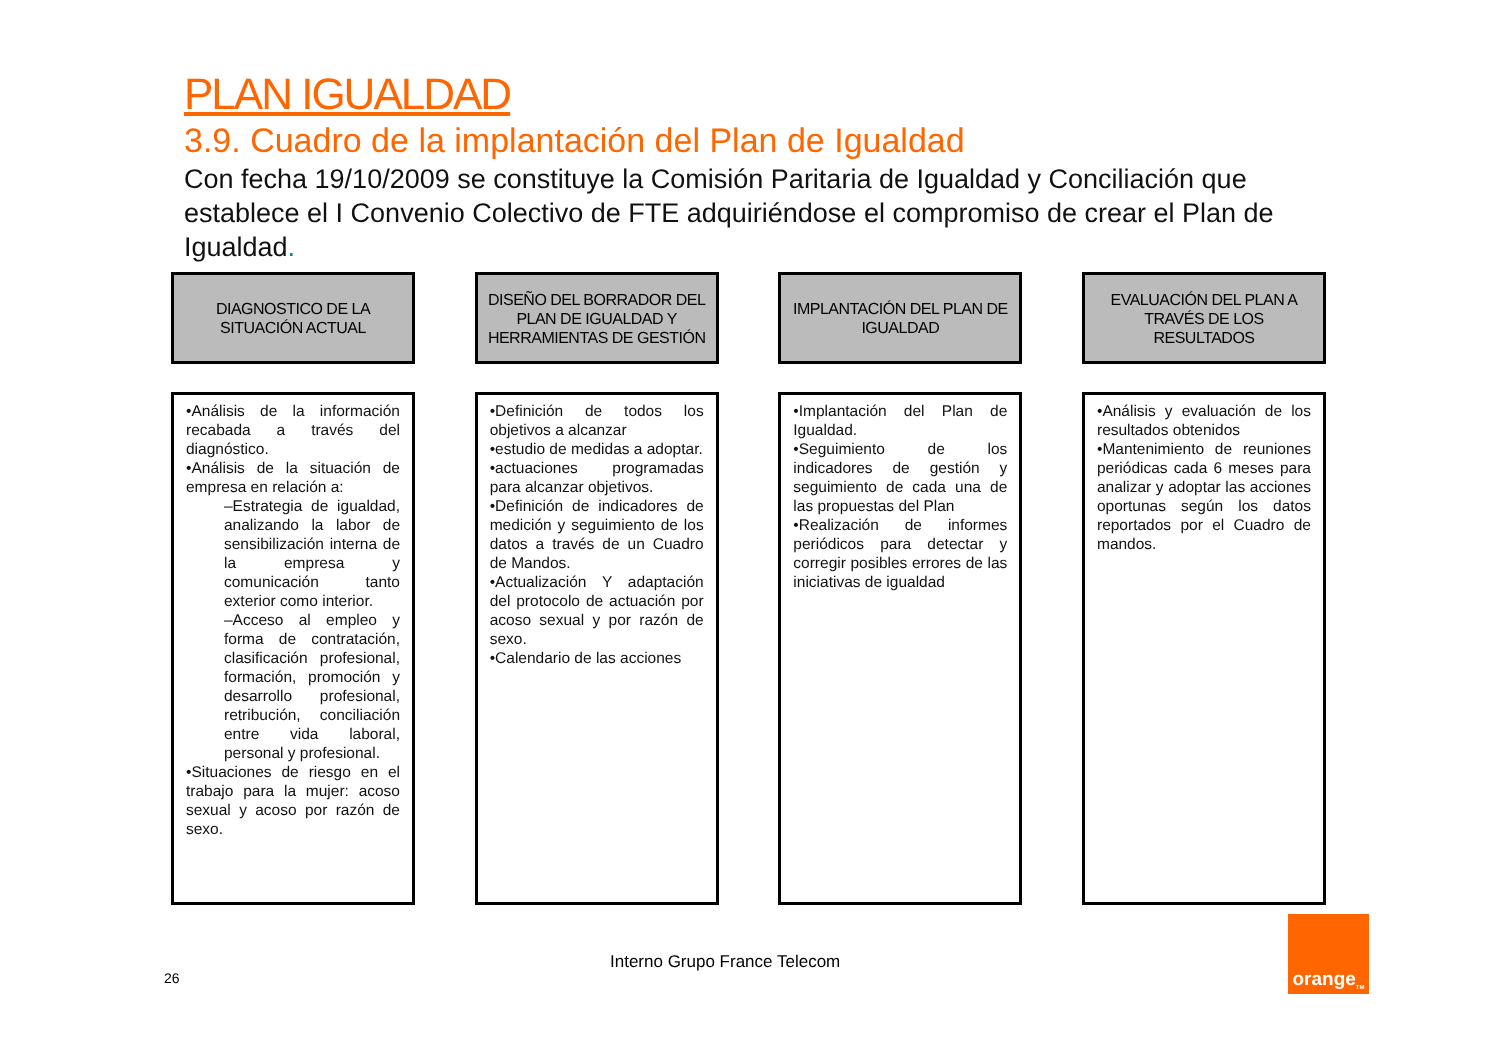PLAN IGUALDAD
3.9. Cuadro de la implantación del Plan de Igualdad
Con fecha 19/10/2009 se constituye la Comisión Paritaria de Igualdad y Conciliación que establece el I Convenio Colectivo de FTE adquiriéndose el compromiso de crear el Plan de Igualdad.
DIAGNOSTICO DE LA SITUACIÓN ACTUAL
•Análisis de la información recabada a través del diagnóstico.
•Análisis de la situación de empresa en relación a:
–Estrategia de igualdad, analizando la labor de sensibilización interna de la empresa y comunicación tanto exterior como interior.
–Acceso al empleo y forma de contratación, clasificación profesional, formación, promoción y desarrollo profesional, retribución, conciliación entre vida laboral, personal y profesional.
•Situaciones de riesgo en el trabajo para la mujer: acoso sexual y acoso por razón de sexo.
DISEÑO DEL BORRADOR DEL PLAN DE IGUALDAD Y HERRAMIENTAS DE GESTIÓN
•Definición de todos los objetivos a alcanzar
•estudio de medidas a adoptar.
•actuaciones programadas para alcanzar objetivos.
•Definición de indicadores de medición y seguimiento de los datos a través de un Cuadro de Mandos.
•Actualización Y adaptación del protocolo de actuación por acoso sexual y por razón de sexo.
•Calendario de las acciones
IMPLANTACIÓN DEL PLAN DE IGUALDAD
•Implantación del Plan de Igualdad.
•Seguimiento de los indicadores de gestión y seguimiento de cada una de las propuestas del Plan
•Realización de informes periódicos para detectar y corregir posibles errores de las iniciativas de igualdad
EVALUACIÓN DEL PLAN A TRAVÉS DE LOS RESULTADOS
•Análisis y evaluación de los resultados obtenidos
•Mantenimiento de reuniones periódicas cada 6 meses para analizar y adoptar las acciones oportunas según los datos reportados por el Cuadro de mandos.
26
Interno Grupo France Telecom
orange<sup>TM</sup>